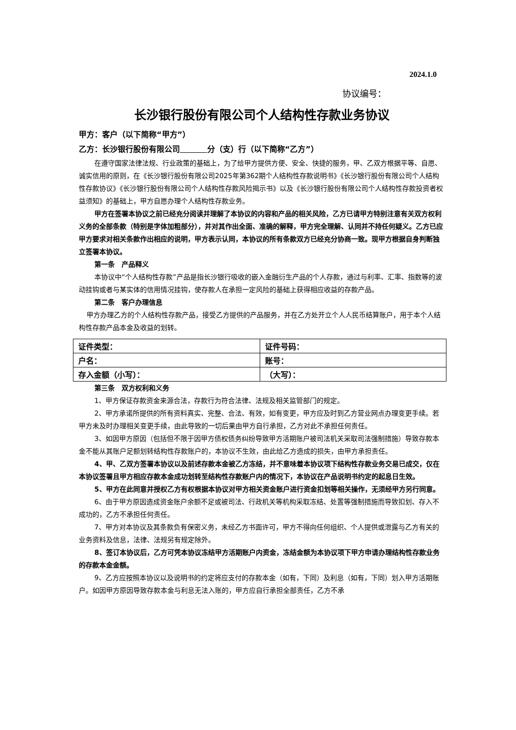2024.1.0
协议编号：
长沙银行股份有限公司个人结构性存款业务协议
甲方：客户（以下简称“甲方”）
乙方：长沙银行股份有限公司 分（支）行（以下简称“乙方”）
在遵守国家法律法规、行业政策的基础上，为了给甲方提供方便、安全、快捷的服务，甲、乙双方根据平等、自愿、诚实信用的原则，在《长沙银行股份有限公司2025年第362期个人结构性存款说明书》《长沙银行股份有限公司个人结构性存款协议》《长沙银行股份有限公司个人结构性存款风险揭示书》以及《长沙银行股份有限公司个人结构性存款投资者权益须知》的基础上，甲方自愿办理个人结构性存款业务。
甲方在签署本协议之前已经充分阅读并理解了本协议的内容和产品的相关风险，乙方已请甲方特别注意有关双方权利义务的全部条款（特别是字体加粗部分），并对其作出全面、准确的解释，甲方完全理解、认同并不持任何疑义。乙方已应甲方要求对相关条款作出相应的说明，甲方表示认同，本协议的所有条款双方已经充分协商一致。现甲方根据自身判断独立签署本协议。
第一条　产品释义
本协议中“个人结构性存款”产品是指长沙银行吸收的嵌入金融衍生产品的个人存款，通过与利率、汇率、指数等的波动挂钩或者与某实体的信用情况挂钩，使存款人在承担一定风险的基础上获得相应收益的存款产品。
第二条　客户办理信息
甲方办理乙方的个人结构性存款产品，接受乙方提供的产品服务，并在乙方处开立个人人民币结算账户，用于本个人结构性存款产品本金及收益的划转。
| 证件类型： | 证件号码： |
| 户名： | 账号： |
| 存入金额（小写）： | （大写）： |
第三条　双方权利和义务
1、甲方保证存款资金来源合法，存款行为符合法律、法规及相关监管部门的规定。
2、甲方承诺所提供的所有资料真实、完整、合法、有效，如有变更，甲方应及时到乙方营业网点办理变更手续。若甲方未及时办理相关变更手续，由此导致的一切后果由甲方自行承担，乙方对此不承担任何责任。
3、如因甲方原因（包括但不限于因甲方债权债务纠纷导致甲方活期账户被司法机关采取司法强制措施）导致存款本金不能从其账户足额划转结构性存款账户的，本协议不生效，由此给乙方造成的损失，由甲方承担责任。
4、甲、乙双方签署本协议以及前述存款本金被乙方冻结，并不意味着本协议项下结构性存款业务交易已成交，仅在本协议签署且甲方相应存款本金成功划转至结构性存款账户内的情况下，本协议在产品说明书约定的起息日生效。
5、甲方在此同意并授权乙方有权根据本协议对甲方相关资金账户进行资金扣划等相关操作，无须经甲方另行同意。
6、由于甲方原因造成资金账户余额不足或被司法、行政机关等机构采取冻结、处置等强制措施而导致扣划、存入不成功的，乙方不承担任何责任。
7、甲方对本协议及其条款负有保密义务，未经乙方书面许可，甲方不得向任何组织、个人提供或泄露与乙方有关的业务资料及信息，法律、法规另有规定除外。
8、签订本协议后，乙方可凭本协议冻结甲方活期账户内资金，冻结金额为本协议项下甲方申请办理结构性存款业务的存款本金金额。
9、乙方应按照本协议以及说明书的约定将应支付的存款本金（如有，下同）及利息（如有，下同）划入甲方活期账户。如因甲方原因导致存款本金与利息无法入账的，甲方应自行承担全部责任，乙方不承